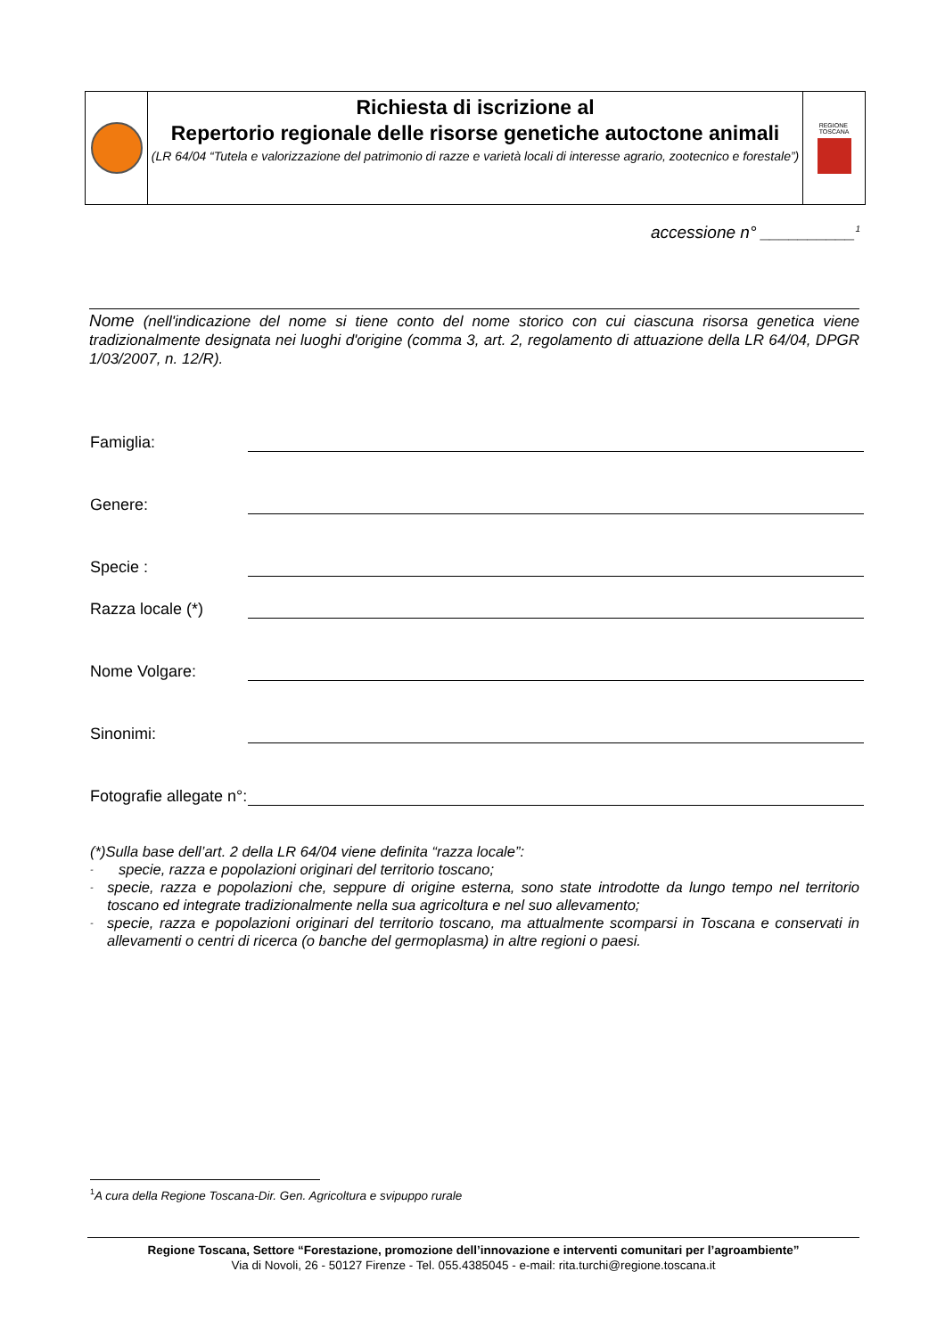Richiesta di iscrizione al
Repertorio regionale delle risorse genetiche autoctone animali
(LR 64/04 “Tutela e valorizzazione del patrimonio di razze e varietà locali di interesse agrario, zootecnico e forestale”)
REGIONE
TOSCANA
accessione n° __________<sup>1</sup>
Nome (nell'indicazione del nome si tiene conto del nome storico con cui ciascuna risorsa genetica viene tradizionalmente designata nei luoghi d'origine (comma 3, art. 2, regolamento di attuazione della LR 64/04, DPGR 1/03/2007, n. 12/R).
Famiglia:
Genere:
Specie :
Razza locale (*)
Nome Volgare:
Sinonimi:
Fotografie allegate n°:
(*)Sulla base dell’art. 2 della LR 64/04 viene definita “razza locale”:
- specie, razza e popolazioni originari del territorio toscano;
- specie, razza e popolazioni che, seppure di origine esterna, sono state introdotte da lungo tempo nel territorio toscano ed integrate tradizionalmente nella sua agricoltura e nel suo allevamento;
- specie, razza e popolazioni originari del territorio toscano, ma attualmente scomparsi in Toscana e conservati in allevamenti o centri di ricerca (o banche del germoplasma) in altre regioni o paesi.
<sup>1</sup> A cura della Regione Toscana-Dir. Gen. Agricoltura e svipuppo rurale
Regione Toscana, Settore “Forestazione, promozione dell’innovazione e interventi comunitari per l’agroambiente”
Via di Novoli, 26 - 50127 Firenze - Tel. 055.4385045 - e-mail: rita.turchi@regione.toscana.it